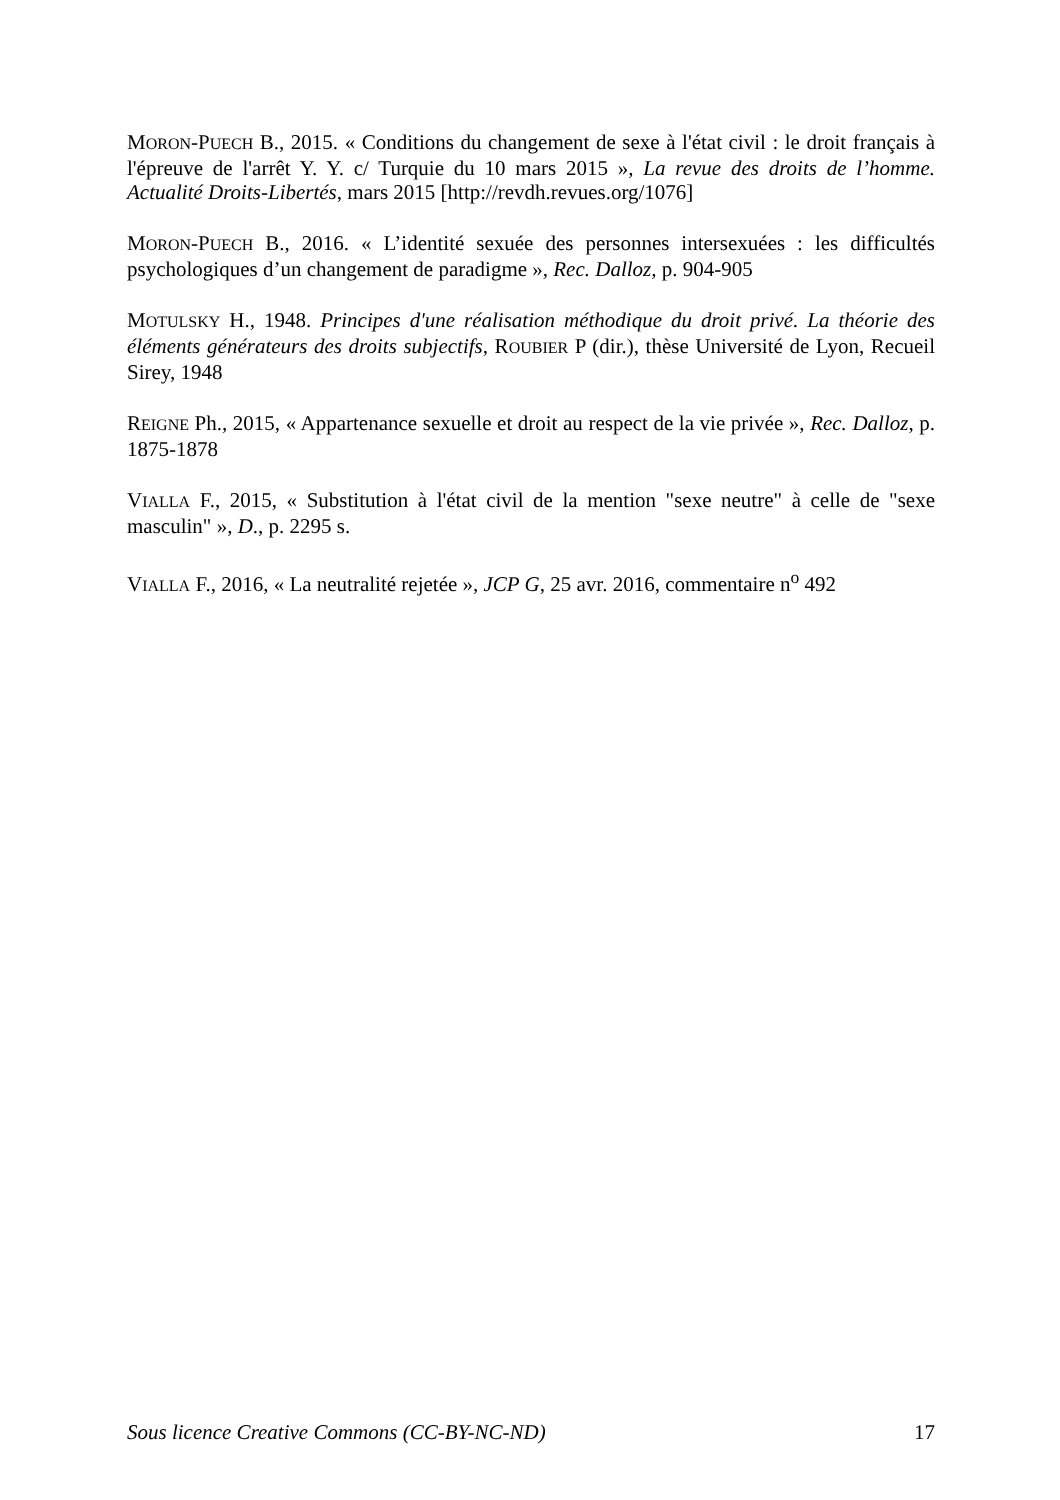MORON-PUECH B., 2015. « Conditions du changement de sexe à l'état civil : le droit français à l'épreuve de l'arrêt Y. Y. c/ Turquie du 10 mars 2015 », La revue des droits de l’homme. Actualité Droits-Libertés, mars 2015 [http://revdh.revues.org/1076]
MORON-PUECH B., 2016. « L’identité sexuée des personnes intersexuées : les difficultés psychologiques d’un changement de paradigme », Rec. Dalloz, p. 904-905
MOTULSKY H., 1948. Principes d'une réalisation méthodique du droit privé. La théorie des éléments générateurs des droits subjectifs, ROUBIER P (dir.), thèse Université de Lyon, Recueil Sirey, 1948
REIGNE Ph., 2015, « Appartenance sexuelle et droit au respect de la vie privée », Rec. Dalloz, p. 1875-1878
VIALLA F., 2015, « Substitution à l'état civil de la mention "sexe neutre" à celle de "sexe masculin" », D., p. 2295 s.
VIALLA F., 2016, « La neutralité rejetée », JCP G, 25 avr. 2016, commentaire n<sup>o</sup> 492
Sous licence Creative Commons (CC-BY-NC-ND) 17